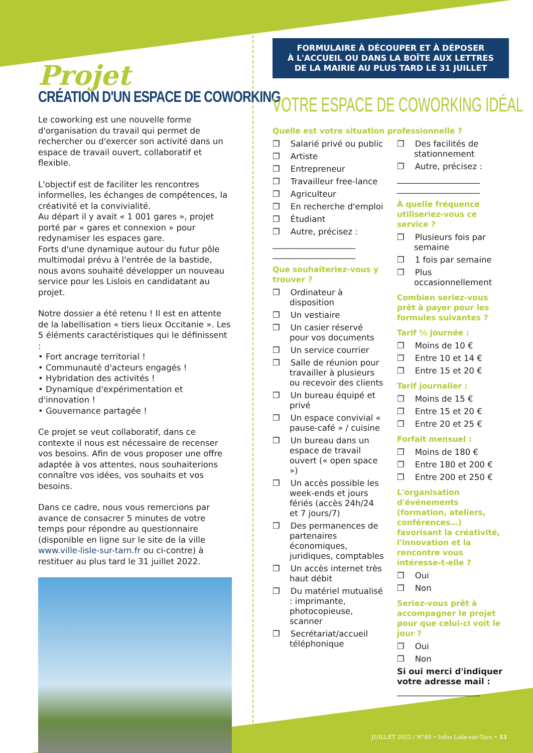Projet
CRÉATION D'UN ESPACE DE COWORKING
Le coworking est une nouvelle forme d'organisation du travail qui permet de rechercher ou d'exercer son activité dans un espace de travail ouvert, collaboratif et flexible.
L'objectif est de faciliter les rencontres informelles, les échanges de compétences, la créativité et la convivialité.
Au départ il y avait « 1 001 gares », projet porté par « gares et connexion » pour redynamiser les espaces gare.
Forts d'une dynamique autour du futur pôle multimodal prévu à l'entrée de la bastide, nous avons souhaité développer un nouveau service pour les Lislois en candidatant au projet.
Notre dossier a été retenu ! Il est en attente de la labellisation « tiers lieux Occitanie ». Les 5 éléments caractéristiques qui le définissent :
• Fort ancrage territorial !
• Communauté d'acteurs engagés !
• Hybridation des activités !
• Dynamique d'expérimentation et d'innovation !
• Gouvernance partagée !
Ce projet se veut collaboratif, dans ce contexte il nous est nécessaire de recenser vos besoins. Afin de vous proposer une offre adaptée à vos attentes, nous souhaiterions connaître vos idées, vos souhaits et vos besoins.
Dans ce cadre, nous vous remercions par avance de consacrer 5 minutes de votre temps pour répondre au questionnaire (disponible en ligne sur le site de la ville www.ville-lisle-sur-tarn.fr ou ci-contre) à restituer au plus tard le 31 juillet 2022.
FORMULAIRE À DÉCOUPER ET À DÉPOSER
À L'ACCUEIL OU DANS LA BOÎTE AUX LETTRES
DE LA MAIRIE AU PLUS TARD LE 31 JUILLET
VOTRE ESPACE DE COWORKING IDÉAL
Quelle est votre situation professionnelle ?
❐ Salarié privé ou public
❐ Artiste
❐ Entrepreneur
❐ Travailleur free-lance
❐ Agriculteur
❐ En recherche d'emploi
❐ Étudiant
❐ Autre, précisez :
____________________
____________________
Que souhaiteriez-vous y trouver ?
❐ Ordinateur à disposition
❐ Un vestiaire
❐ Un casier réservé pour vos documents
❐ Un service courrier
❐ Salle de réunion pour travailler à plusieurs ou recevoir des clients
❐ Un bureau équipé et privé
❐ Un espace convivial « pause-café » / cuisine
❐ Un bureau dans un espace de travail ouvert (« open space »)
❐ Un accès possible les week-ends et jours fériés (accès 24h/24 et 7 jours/7)
❐ Des permanences de partenaires économiques, juridiques, comptables
❐ Un accès internet très haut débit
❐ Du matériel mutualisé : imprimante, photocopieuse, scanner
❐ Secrétariat/accueil téléphonique
❐ Des facilités de stationnement
❐ Autre, précisez :
____________________
____________________
À quelle fréquence utiliseriez-vous ce service ?
❐ Plusieurs fois par semaine
❐ 1 fois par semaine
❐ Plus occasionnellement
Combien seriez-vous prêt à payer pour les formules suivantes ?
Tarif ½ journée :
❐ Moins de 10 €
❐ Entre 10 et 14 €
❐ Entre 15 et 20 €
Tarif journalier :
❐ Moins de 15 €
❐ Entre 15 et 20 €
❐ Entre 20 et 25 €
Forfait mensuel :
❐ Moins de 180 €
❐ Entre 180 et 200 €
❐ Entre 200 et 250 €
L'organisation d'événements (formation, ateliers, conférences…) favorisant la créativité, l'innovation et la rencontre vous intéresse-t-elle ?
❐ Oui
❐ Non
Seriez-vous prêt à accompagner le projet pour que celui-ci voit le jour ?
❐ Oui
❐ Non
Si oui merci d'indiquer votre adresse mail :
____________________
JUILLET 2022 / N°80 • Infos Lisle-sur-Tarn • 13